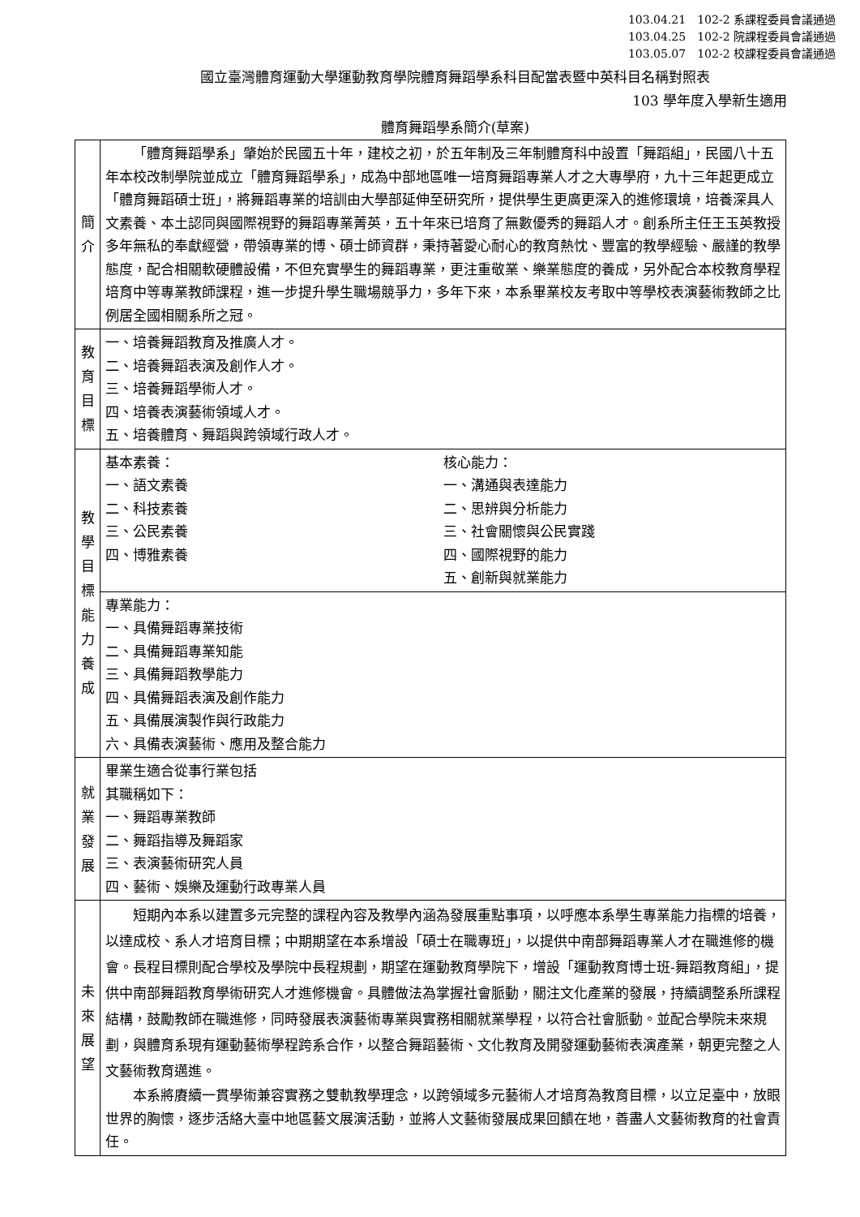103.04.21　102-2 系課程委員會議通過
103.04.25　102-2 院課程委員會議通過
103.05.07　102-2 校課程委員會議通過
國立臺灣體育運動大學運動教育學院體育舞蹈學系科目配當表暨中英科目名稱對照表
103 學年度入學新生適用
體育舞蹈學系簡介(草案)
| 簡 介 | 「體育舞蹈學系」肇始於民國五十年，建校之初，於五年制及三年制體育科中設置「舞蹈組」，民國八十五年本校改制學院並成立「體育舞蹈學系」，成為中部地區唯一培育舞蹈專業人才之大專學府，九十三年起更成立「體育舞蹈碩士班」，將舞蹈專業的培訓由大學部延伸至研究所，提供學生更廣更深入的進修環境，培養深具人文素養、本土認同與國際視野的舞蹈專業菁英，五十年來已培育了無數優秀的舞蹈人才。創系所主任王玉英教授多年無私的奉獻經營，帶領專業的博、碩士師資群，秉持著愛心耐心的教育熱忱、豐富的教學經驗、嚴謹的教學態度，配合相關軟硬體設備，不但充實學生的舞蹈專業，更注重敬業、樂業態度的養成，另外配合本校教育學程培育中等專業教師課程，進一步提升學生職場競爭力，多年下來，本系畢業校友考取中等學校表演藝術教師之比例居全國相關系所之冠。 |
| 教 育 目 標 | 一、培養舞蹈教育及推廣人才。 二、培養舞蹈表演及創作人才。 三、培養舞蹈學術人才。 四、培養表演藝術領域人才。 五、培養體育、舞蹈與跨領域行政人才。 |
| 教 學 目 標 能 力 養 成 | 基本素養： 一、語文素養 二、科技素養 三、公民素養 四、博雅素養 核心能力： 一、溝通與表達能力 二、思辨與分析能力 三、社會關懷與公民實踐 四、國際視野的能力 五、創新與就業能力 |
| | 專業能力： 一、具備舞蹈專業技術 二、具備舞蹈專業知能 三、具備舞蹈教學能力 四、具備舞蹈表演及創作能力 五、具備展演製作與行政能力 六、具備表演藝術、應用及整合能力 |
| 就 業 發 展 | 畢業生適合從事行業包括 其職稱如下： 一、舞蹈專業教師 二、舞蹈指導及舞蹈家 三、表演藝術研究人員 四、藝術、娛樂及運動行政專業人員 |
| 未 來 展 望 | 短期內本系以建置多元完整的課程內容及教學內涵為發展重點事項，以呼應本系學生專業能力指標的培養，以達成校、系人才培育目標；中期期望在本系增設「碩士在職專班」，以提供中南部舞蹈專業人才在職進修的機會。長程目標則配合學校及學院中長程規劃，期望在運動教育學院下，增設「運動教育博士班-舞蹈教育組」，提供中南部舞蹈教育學術研究人才進修機會。具體做法為掌握社會脈動，關注文化產業的發展，持續調整系所課程結構，鼓勵教師在職進修，同時發展表演藝術專業與實務相關就業學程，以符合社會脈動。並配合學院未來規劃，與體育系現有運動藝術學程跨系合作，以整合舞蹈藝術、文化教育及開發運動藝術表演產業，朝更完整之人文藝術教育邁進。 本系將賡續一貫學術兼容實務之雙軌教學理念，以跨領域多元藝術人才培育為教育目標，以立足臺中，放眼世界的胸懷，逐步活絡大臺中地區藝文展演活動，並將人文藝術發展成果回饋在地，善盡人文藝術教育的社會責任。 |